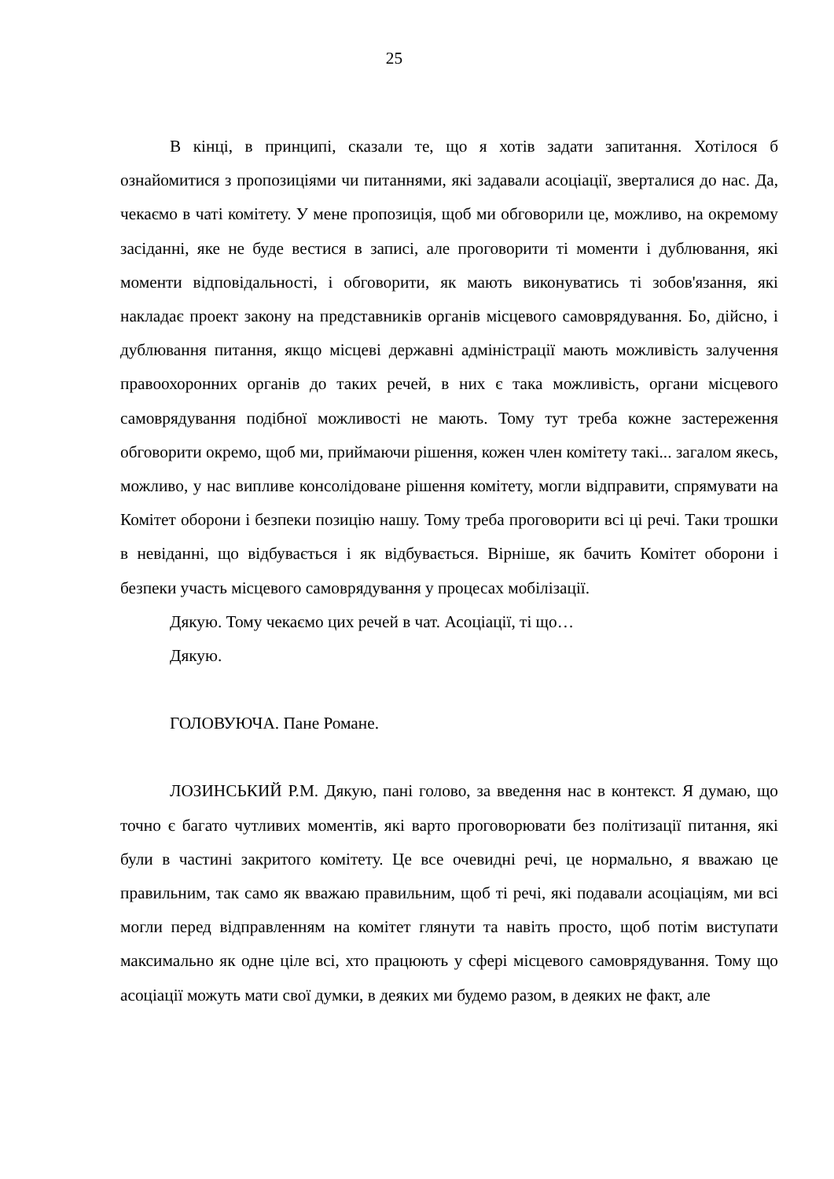25
В кінці, в принципі, сказали те, що я хотів задати запитання. Хотілося б ознайомитися з пропозиціями чи питаннями, які задавали асоціації, зверталися до нас. Да, чекаємо в чаті комітету. У мене пропозиція, щоб ми обговорили це, можливо, на окремому засіданні, яке не буде вестися в записі, але проговорити ті моменти і дублювання, які моменти відповідальності, і обговорити, як мають виконуватись ті зобов'язання, які накладає проект закону на представників органів місцевого самоврядування. Бо, дійсно, і дублювання питання, якщо місцеві державні адміністрації мають можливість залучення правоохоронних органів до таких речей, в них є така можливість, органи місцевого самоврядування подібної можливості не мають. Тому тут треба кожне застереження обговорити окремо, щоб ми, приймаючи рішення, кожен член комітету такі... загалом якесь, можливо, у нас випливе консолідоване рішення комітету, могли відправити, спрямувати на Комітет оборони і безпеки позицію нашу. Тому треба проговорити всі ці речі. Таки трошки в невіданні, що відбувається і як відбувається. Вірніше, як бачить Комітет оборони і безпеки участь місцевого самоврядування у процесах мобілізації.
Дякую. Тому чекаємо цих речей в чат. Асоціації, ті що…
Дякую.
ГОЛОВУЮЧА. Пане Романе.
ЛОЗИНСЬКИЙ Р.М. Дякую, пані голово, за введення нас в контекст. Я думаю, що точно є багато чутливих моментів, які варто проговорювати без політизації питання, які були в частині закритого комітету. Це все очевидні речі, це нормально, я вважаю це правильним, так само як вважаю правильним, щоб ті речі, які подавали асоціаціям, ми всі могли перед відправленням на комітет глянути та навіть просто, щоб потім виступати максимально як одне ціле всі, хто працюють у сфері місцевого самоврядування. Тому що асоціації можуть мати свої думки, в деяких ми будемо разом, в деяких не факт, але